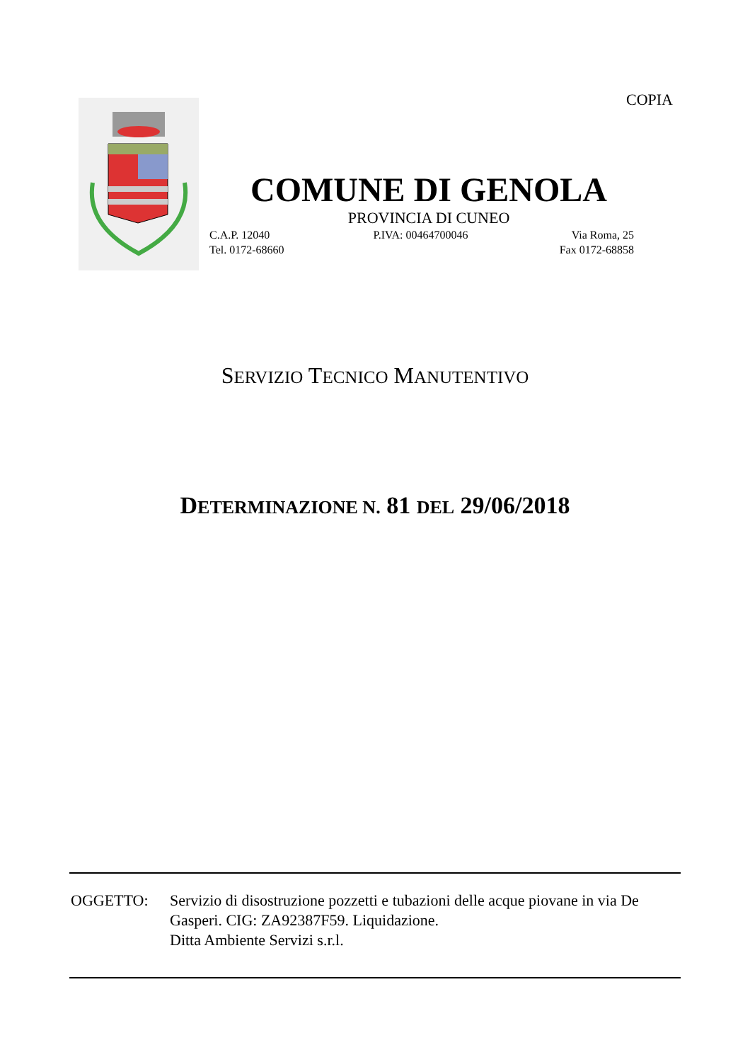COPIA
COMUNE DI GENOLA
PROVINCIA DI CUNEO
C.A.P. 12040 P.IVA: 00464700046 Via Roma, 25
Tel. 0172-68660 Fax 0172-68858
SERVIZIO TECNICO MANUTENTIVO
DETERMINAZIONE N. 81 DEL 29/06/2018
OGGETTO: Servizio di disostruzione pozzetti e tubazioni delle acque piovane in via De Gasperi. CIG: ZA92387F59. Liquidazione.
Ditta Ambiente Servizi s.r.l.